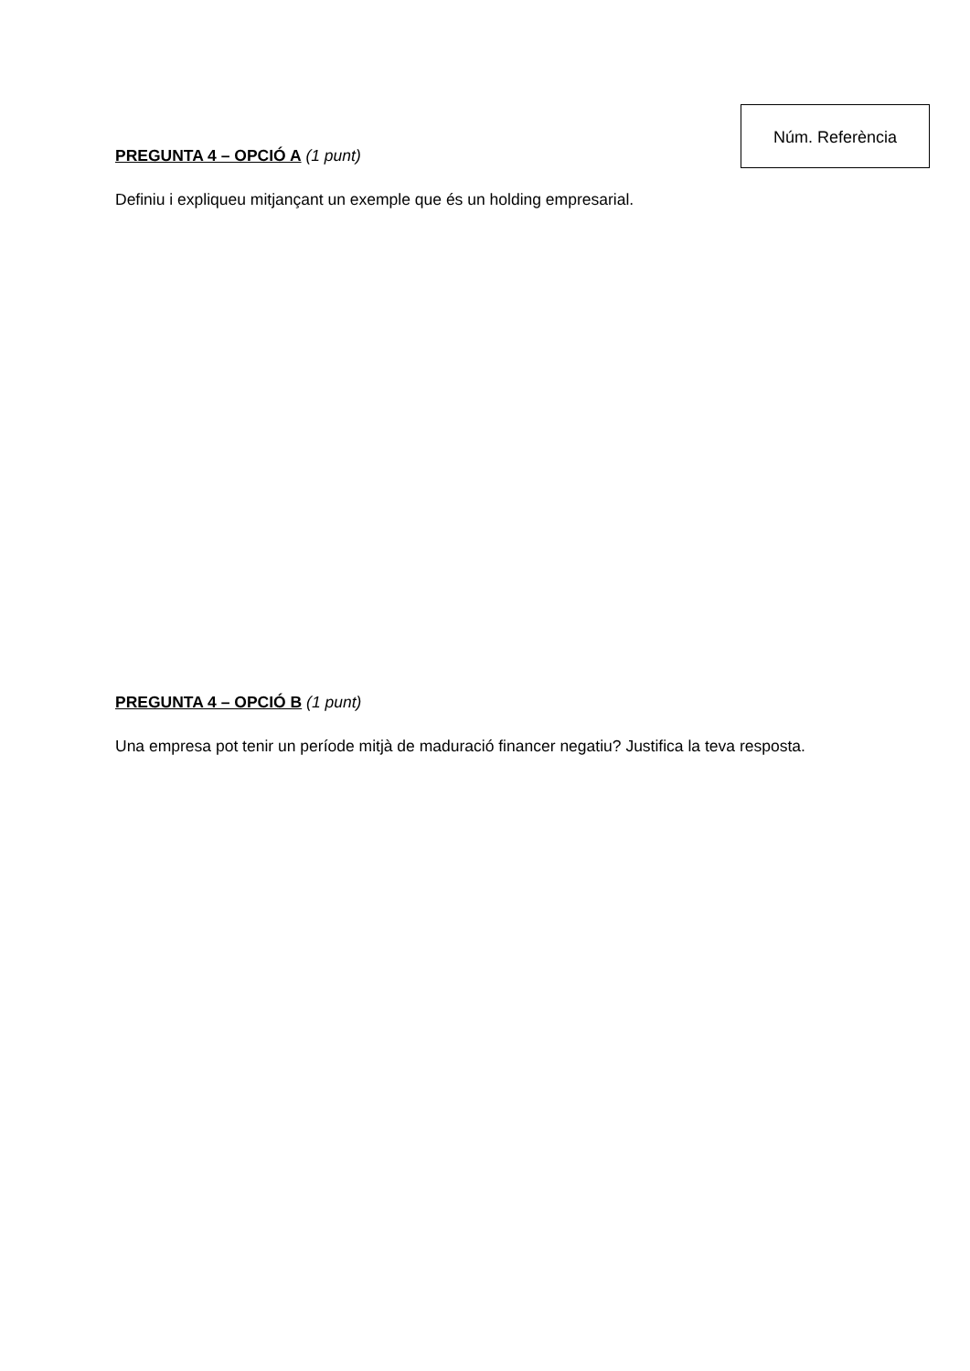PREGUNTA 4 – OPCIÓ A (1 punt)
Definiu i expliqueu mitjançant un exemple que és un holding empresarial.
PREGUNTA 4 – OPCIÓ B (1 punt)
Una empresa pot tenir un període mitjà de maduració financer negatiu? Justifica la teva resposta.
Núm. Referència